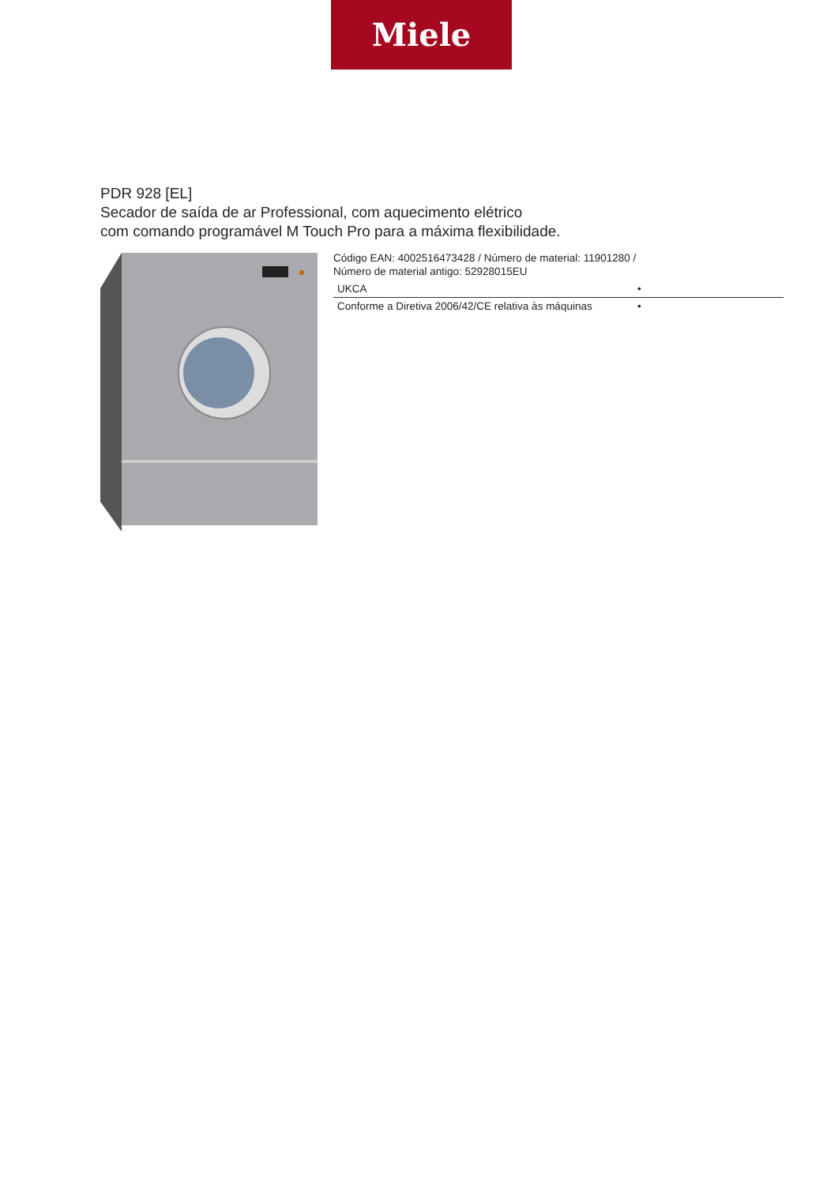Miele
PDR 928 [EL]
Secador de saída de ar Professional, com aquecimento elétrico
com comando programável M Touch Pro para a máxima flexibilidade.
Código EAN: 4002516473428 / Número de material: 11901280 /
Número de material antigo: 52928015EU
| UKCA | • |
| Conforme a Diretiva 2006/42/CE relativa às máquinas | • |